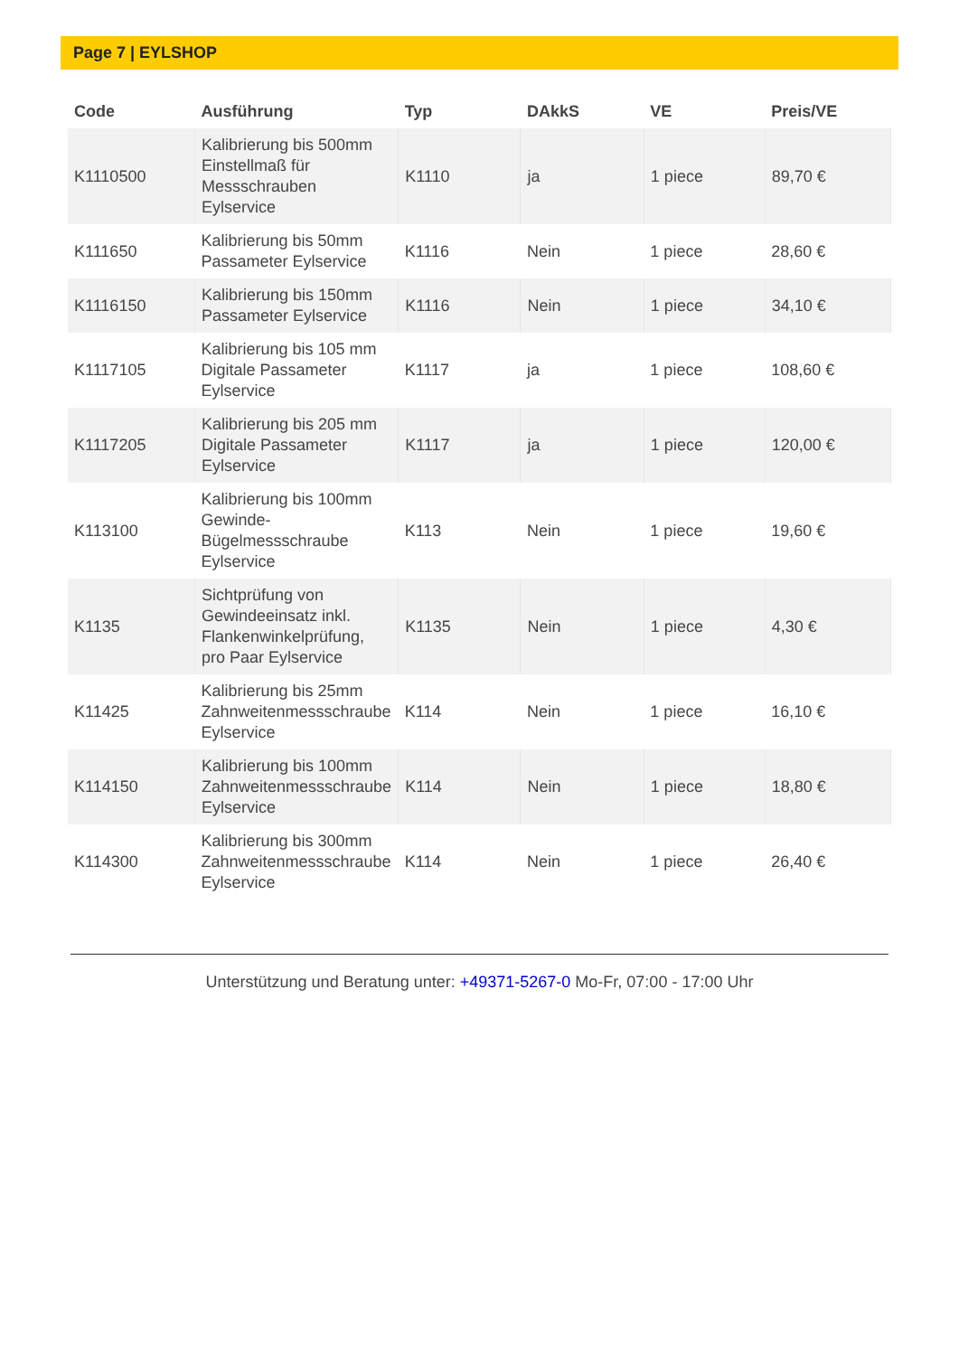Page 7 | EYLSHOP
| Code | Ausführung | Typ | DAkkS | VE | Preis/VE |
| --- | --- | --- | --- | --- | --- |
| K1110500 | Kalibrierung bis 500mm Einstellmaß für Messschrauben Eylservice | K1110 | ja | 1 piece | 89,70 € |
| K111650 | Kalibrierung bis 50mm Passameter Eylservice | K1116 | Nein | 1 piece | 28,60 € |
| K1116150 | Kalibrierung bis 150mm Passameter Eylservice | K1116 | Nein | 1 piece | 34,10 € |
| K1117105 | Kalibrierung bis 105 mm Digitale Passameter Eylservice | K1117 | ja | 1 piece | 108,60 € |
| K1117205 | Kalibrierung bis 205 mm Digitale Passameter Eylservice | K1117 | ja | 1 piece | 120,00 € |
| K113100 | Kalibrierung bis 100mm Gewinde-Bügelmessschraube Eylservice | K113 | Nein | 1 piece | 19,60 € |
| K1135 | Sichtprüfung von Gewindeeinsatz inkl. Flankenwinkelprüfung, pro Paar Eylservice | K1135 | Nein | 1 piece | 4,30 € |
| K11425 | Kalibrierung bis 25mm Zahnweitenmessschraube Eylservice | K114 | Nein | 1 piece | 16,10 € |
| K114150 | Kalibrierung bis 100mm Zahnweitenmessschraube Eylservice | K114 | Nein | 1 piece | 18,80 € |
| K114300 | Kalibrierung bis 300mm Zahnweitenmessschraube Eylservice | K114 | Nein | 1 piece | 26,40 € |
Unterstützung und Beratung unter: +49371-5267-0 Mo-Fr, 07:00 - 17:00 Uhr